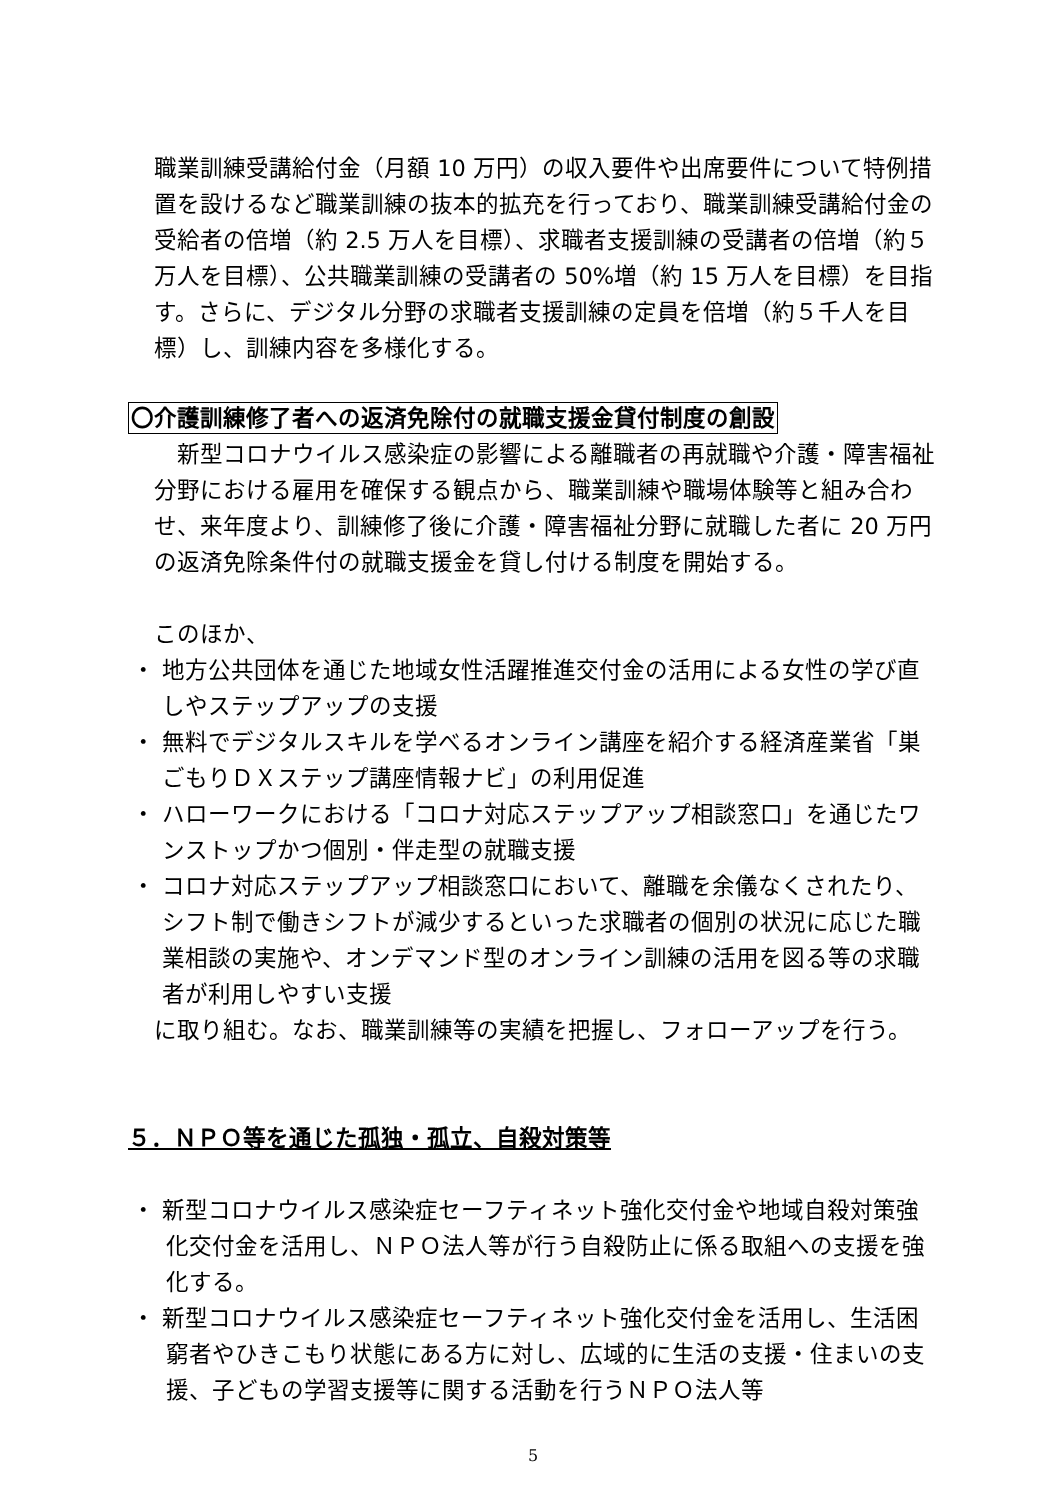職業訓練受講給付金（月額 10 万円）の収入要件や出席要件について特例措置を設けるなど職業訓練の抜本的拡充を行っており、職業訓練受講給付金の受給者の倍増（約 2.5 万人を目標）、求職者支援訓練の受講者の倍増（約５万人を目標）、公共職業訓練の受講者の 50%増（約 15 万人を目標）を目指す。さらに、デジタル分野の求職者支援訓練の定員を倍増（約５千人を目標）し、訓練内容を多様化する。
〇介護訓練修了者への返済免除付の就職支援金貸付制度の創設
　新型コロナウイルス感染症の影響による離職者の再就職や介護・障害福祉分野における雇用を確保する観点から、職業訓練や職場体験等と組み合わせ、来年度より、訓練修了後に介護・障害福祉分野に就職した者に 20 万円の返済免除条件付の就職支援金を貸し付ける制度を開始する。
このほか、
・ 地方公共団体を通じた地域女性活躍推進交付金の活用による女性の学び直しやステップアップの支援
・ 無料でデジタルスキルを学べるオンライン講座を紹介する経済産業省「巣ごもりＤＸステップ講座情報ナビ」の利用促進
・ ハローワークにおける「コロナ対応ステップアップ相談窓口」を通じたワンストップかつ個別・伴走型の就職支援
・ コロナ対応ステップアップ相談窓口において、離職を余儀なくされたり、シフト制で働きシフトが減少するといった求職者の個別の状況に応じた職業相談の実施や、オンデマンド型のオンライン訓練の活用を図る等の求職者が利用しやすい支援
に取り組む。なお、職業訓練等の実績を把握し、フォローアップを行う。
５．ＮＰＯ等を通じた孤独・孤立、自殺対策等
・ 新型コロナウイルス感染症セーフティネット強化交付金や地域自殺対策強化交付金を活用し、ＮＰＯ法人等が行う自殺防止に係る取組への支援を強化する。
・ 新型コロナウイルス感染症セーフティネット強化交付金を活用し、生活困窮者やひきこもり状態にある方に対し、広域的に生活の支援・住まいの支援、子どもの学習支援等に関する活動を行うＮＰＯ法人等
5